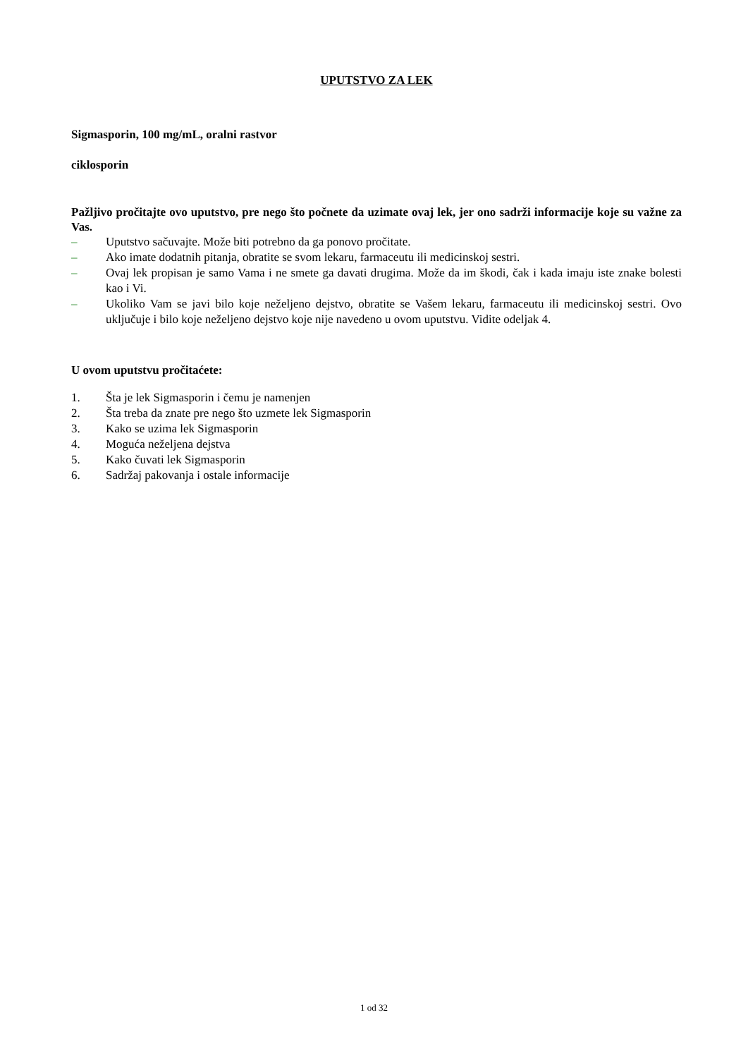UPUTSTVO ZA LEK
Sigmasporin, 100 mg/mL, oralni rastvor
ciklosporin
Pažljivo pročitajte ovo uputstvo, pre nego što počnete da uzimate ovaj lek, jer ono sadrži informacije koje su važne za Vas.
– Uputstvo sačuvajte. Može biti potrebno da ga ponovo pročitate.
– Ako imate dodatnih pitanja, obratite se svom lekaru, farmaceutu ili medicinskoj sestri.
– Ovaj lek propisan je samo Vama i ne smete ga davati drugima. Može da im škodi, čak i kada imaju iste znake bolesti kao i Vi.
– Ukoliko Vam se javi bilo koje neželjeno dejstvo, obratite se Vašem lekaru, farmaceutu ili medicinskoj sestri. Ovo uključuje i bilo koje neželjeno dejstvo koje nije navedeno u ovom uputstvu. Vidite odeljak 4.
U ovom uputstvu pročitaćete:
1. Šta je lek Sigmasporin i čemu je namenjen
2. Šta treba da znate pre nego što uzmete lek Sigmasporin
3. Kako se uzima lek Sigmasporin
4. Moguća neželjena dejstva
5. Kako čuvati lek Sigmasporin
6. Sadržaj pakovanja i ostale informacije
1 od 32